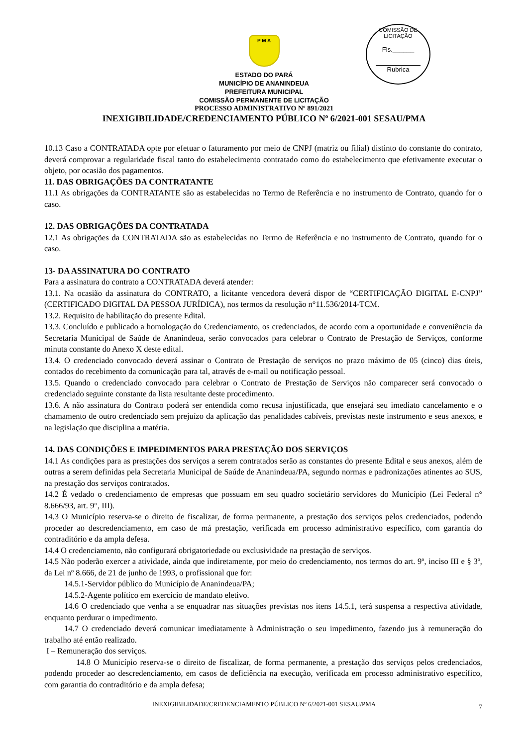COMISSÃO DE LICITAÇÃO
Fls.______
Rubrica
P M A
ESTADO DO PARÁ
MUNICÍPIO DE ANANINDEUA
PREFEITURA MUNICIPAL
COMISSÃO PERMANENTE DE LICITAÇÃO
PROCESSO ADMINISTRATIVO Nº 891/2021
INEXIGIBILIDADE/CREDENCIAMENTO PÚBLICO Nº 6/2021-001 SESAU/PMA
10.13 Caso a CONTRATADA opte por efetuar o faturamento por meio de CNPJ (matriz ou filial) distinto do constante do contrato, deverá comprovar a regularidade fiscal tanto do estabelecimento contratado como do estabelecimento que efetivamente executar o objeto, por ocasião dos pagamentos.
11. DAS OBRIGAÇÕES DA CONTRATANTE
11.1 As obrigações da CONTRATANTE são as estabelecidas no Termo de Referência e no instrumento de Contrato, quando for o caso.
12. DAS OBRIGAÇÕES DA CONTRATADA
12.1 As obrigações da CONTRATADA são as estabelecidas no Termo de Referência e no instrumento de Contrato, quando for o caso.
13- DA ASSINATURA DO CONTRATO
Para a assinatura do contrato a CONTRATADA deverá atender:
13.1. Na ocasião da assinatura do CONTRATO, a licitante vencedora deverá dispor de “CERTIFICAÇÃO DIGITAL E-CNPJ” (CERTIFICADO DIGITAL DA PESSOA JURÍDICA), nos termos da resolução n°11.536/2014-TCM.
13.2. Requisito de habilitação do presente Edital.
13.3. Concluído e publicado a homologação do Credenciamento, os credenciados, de acordo com a oportunidade e conveniência da Secretaria Municipal de Saúde de Ananindeua, serão convocados para celebrar o Contrato de Prestação de Serviços, conforme minuta constante do Anexo X deste edital.
13.4. O credenciado convocado deverá assinar o Contrato de Prestação de serviços no prazo máximo de 05 (cinco) dias úteis, contados do recebimento da comunicação para tal, através de e-mail ou notificação pessoal.
13.5. Quando o credenciado convocado para celebrar o Contrato de Prestação de Serviços não comparecer será convocado o credenciado seguinte constante da lista resultante deste procedimento.
13.6. A não assinatura do Contrato poderá ser entendida como recusa injustificada, que ensejará seu imediato cancelamento e o chamamento de outro credenciado sem prejuízo da aplicação das penalidades cabíveis, previstas neste instrumento e seus anexos, e na legislação que disciplina a matéria.
14. DAS CONDIÇÕES E IMPEDIMENTOS PARA PRESTAÇÃO DOS SERVIÇOS
14.1 As condições para as prestações dos serviços a serem contratados serão as constantes do presente Edital e seus anexos, além de outras a serem definidas pela Secretaria Municipal de Saúde de Ananindeua/PA, segundo normas e padronizações atinentes ao SUS, na prestação dos serviços contratados.
14.2 É vedado o credenciamento de empresas que possuam em seu quadro societário servidores do Município (Lei Federal n° 8.666/93, art. 9°, III).
14.3 O Município reserva-se o direito de fiscalizar, de forma permanente, a prestação dos serviços pelos credenciados, podendo proceder ao descredenciamento, em caso de má prestação, verificada em processo administrativo específico, com garantia do contraditório e da ampla defesa.
14.4 O credenciamento, não configurará obrigatoriedade ou exclusividade na prestação de serviços.
14.5 Não poderão exercer a atividade, ainda que indiretamente, por meio do credenciamento, nos termos do art. 9º, inciso III e § 3º, da Lei nº 8.666, de 21 de junho de 1993, o profissional que for:
14.5.1-Servidor público do Município de Ananindeua/PA;
14.5.2-Agente político em exercício de mandato eletivo.
14.6 O credenciado que venha a se enquadrar nas situações previstas nos itens 14.5.1, terá suspensa a respectiva atividade, enquanto perdurar o impedimento.
14.7 O credenciado deverá comunicar imediatamente à Administração o seu impedimento, fazendo jus à remuneração do trabalho até então realizado.
I – Remuneração dos serviços.
14.8 O Município reserva-se o direito de fiscalizar, de forma permanente, a prestação dos serviços pelos credenciados, podendo proceder ao descredenciamento, em casos de deficiência na execução, verificada em processo administrativo específico, com garantia do contraditório e da ampla defesa;
7
INEXIGIBILIDADE/CREDENCIAMENTO PÚBLICO Nº 6/2021-001 SESAU/PMA